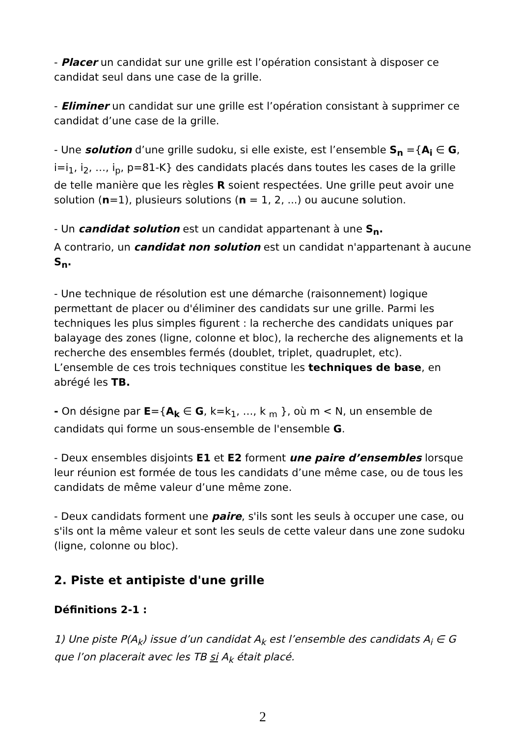- Placer un candidat sur une grille est l’opération consistant à disposer ce candidat seul dans une case de la grille.
- Eliminer un candidat sur une grille est l’opération consistant à supprimer ce candidat d’une case de la grille.
- Une solution d’une grille sudoku, si elle existe, est l’ensemble S<sub>n</sub> ={A<sub>i</sub> ∈ G, i=i<sub>1</sub>, i<sub>2</sub>, …, i<sub>p</sub>, p=81-K} des candidats placés dans toutes les cases de la grille de telle manière que les règles R soient respectées. Une grille peut avoir une solution (n=1), plusieurs solutions (n = 1, 2, ...) ou aucune solution.
- Un candidat solution est un candidat appartenant à une S<sub>n</sub>.
A contrario, un candidat non solution est un candidat n'appartenant à aucune S<sub>n</sub>.
- Une technique de résolution est une démarche (raisonnement) logique permettant de placer ou d'éliminer des candidats sur une grille. Parmi les techniques les plus simples figurent : la recherche des candidats uniques par balayage des zones (ligne, colonne et bloc), la recherche des alignements et la recherche des ensembles fermés (doublet, triplet, quadruplet, etc).
L’ensemble de ces trois techniques constitue les techniques de base, en abrégé les TB.
- On désigne par E={A<sub>k</sub> ∈ G, k=k<sub>1</sub>, …, k <sub>m</sub> }, où m < N, un ensemble de candidats qui forme un sous-ensemble de l'ensemble G.
- Deux ensembles disjoints E1 et E2 forment une paire d’ensembles lorsque leur réunion est formée de tous les candidats d’une même case, ou de tous les candidats de même valeur d’une même zone.
- Deux candidats forment une paire, s'ils sont les seuls à occuper une case, ou s'ils ont la même valeur et sont les seuls de cette valeur dans une zone sudoku (ligne, colonne ou bloc).
2. Piste et antipiste d'une grille
Définitions 2-1 :
1) Une piste P(A<sub>k</sub>) issue d’un candidat A<sub>k</sub> est l’ensemble des candidats A<sub>i</sub> ∈ G que l’on placerait avec les TB si A<sub>k</sub> était placé.
2